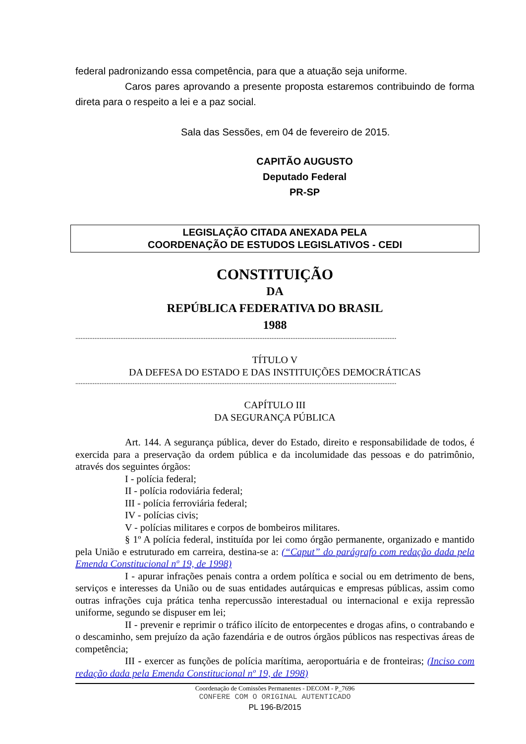federal padronizando essa competência, para que a atuação seja uniforme.
Caros pares aprovando a presente proposta estaremos contribuindo de forma direta para o respeito a lei e a paz social.
Sala das Sessões, em 04 de fevereiro de 2015.
CAPITÃO AUGUSTO
Deputado Federal
PR-SP
LEGISLAÇÃO CITADA ANEXADA PELA
COORDENAÇÃO DE ESTUDOS LEGISLATIVOS - CEDI
CONSTITUIÇÃO
DA
REPÚBLICA FEDERATIVA DO BRASIL
1988
.........................................................................................................................................................................................
TÍTULO V
DA DEFESA DO ESTADO E DAS INSTITUIÇÕES DEMOCRÁTICAS
.........................................................................................................................................................................................
CAPÍTULO III
DA SEGURANÇA PÚBLICA
Art. 144. A segurança pública, dever do Estado, direito e responsabilidade de todos, é exercida para a preservação da ordem pública e da incolumidade das pessoas e do patrimônio, através dos seguintes órgãos:
I - polícia federal;
II - polícia rodoviária federal;
III - polícia ferroviária federal;
IV - polícias civis;
V - polícias militares e corpos de bombeiros militares.
§ 1º A polícia federal, instituída por lei como órgão permanente, organizado e mantido pela União e estruturado em carreira, destina-se a: (“Caput” do parágrafo com redação dada pela Emenda Constitucional nº 19, de 1998)
I - apurar infrações penais contra a ordem política e social ou em detrimento de bens, serviços e interesses da União ou de suas entidades autárquicas e empresas públicas, assim como outras infrações cuja prática tenha repercussão interestadual ou internacional e exija repressão uniforme, segundo se dispuser em lei;
II - prevenir e reprimir o tráfico ilícito de entorpecentes e drogas afins, o contrabando e o descaminho, sem prejuízo da ação fazendária e de outros órgãos públicos nas respectivas áreas de competência;
III - exercer as funções de polícia marítima, aeroportuária e de fronteiras; (Inciso com redação dada pela Emenda Constitucional nº 19, de 1998)
Coordenação de Comissões Permanentes - DECOM - P_7696
CONFERE COM O ORIGINAL AUTENTICADO
PL 196-B/2015